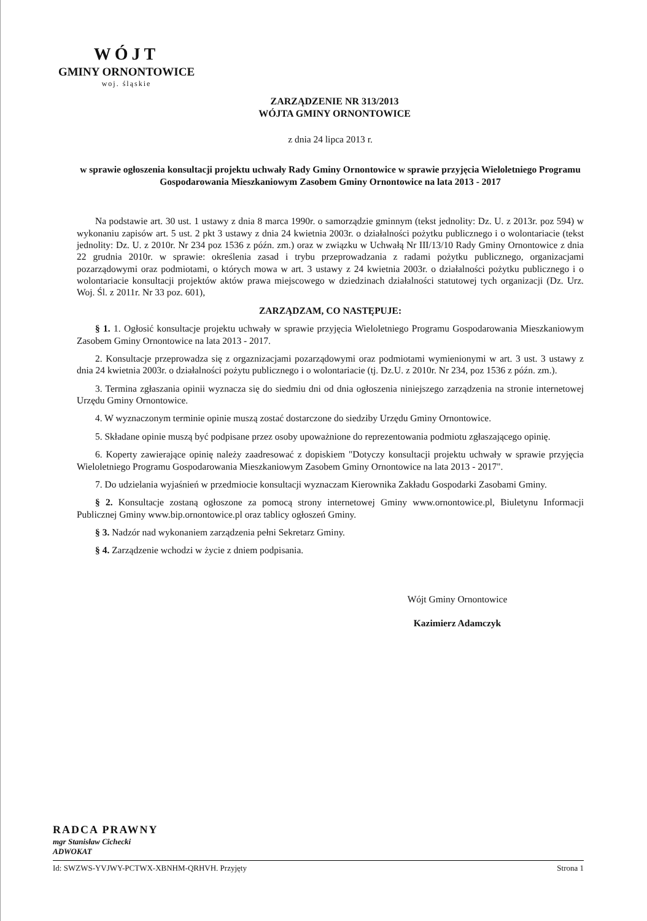WÓJT
GMINY ORNONTOWICE
woj. śląskie
ZARZĄDZENIE NR 313/2013
WÓJTA GMINY ORNONTOWICE
z dnia 24 lipca 2013 r.
w sprawie ogłoszenia konsultacji projektu uchwały Rady Gminy Ornontowice w sprawie przyjęcia Wieloletniego Programu Gospodarowania Mieszkaniowym Zasobem Gminy Ornontowice na lata 2013 - 2017
Na podstawie art. 30 ust. 1 ustawy z dnia 8 marca 1990r. o samorządzie gminnym (tekst jednolity: Dz. U. z 2013r. poz 594) w wykonaniu zapisów art. 5 ust. 2 pkt 3 ustawy z dnia 24 kwietnia 2003r. o działalności pożytku publicznego i o wolontariacie (tekst jednolity: Dz. U. z 2010r. Nr 234 poz 1536 z późn. zm.) oraz w związku w Uchwałą Nr III/13/10 Rady Gminy Ornontowice z dnia 22 grudnia 2010r. w sprawie: określenia zasad i trybu przeprowadzania z radami pożytku publicznego, organizacjami pozarządowymi oraz podmiotami, o których mowa w art. 3 ustawy z 24 kwietnia 2003r. o działalności pożytku publicznego i o wolontariacie konsultacji projektów aktów prawa miejscowego w dziedzinach działalności statutowej tych organizacji (Dz. Urz. Woj. Śl. z 2011r. Nr 33 poz. 601),
ZARZĄDZAM, CO NASTĘPUJE:
§ 1. 1. Ogłosić konsultacje projektu uchwały w sprawie przyjęcia Wieloletniego Programu Gospodarowania Mieszkaniowym Zasobem Gminy Ornontowice na lata 2013 - 2017.
2. Konsultacje przeprowadza się z orgaznizacjami pozarządowymi oraz podmiotami wymienionymi w art. 3 ust. 3 ustawy z dnia 24 kwietnia 2003r. o działalności pożytu publicznego i o wolontariacie (tj. Dz.U. z 2010r. Nr 234, poz 1536 z późn. zm.).
3. Termina zgłaszania opinii wyznacza się do siedmiu dni od dnia ogłoszenia niniejszego zarządzenia na stronie internetowej Urzędu Gminy Ornontowice.
4. W wyznaczonym terminie opinie muszą zostać dostarczone do siedziby Urzędu Gminy Ornontowice.
5. Składane opinie muszą być podpisane przez osoby upoważnione do reprezentowania podmiotu zgłaszającego opinię.
6. Koperty zawierające opinię należy zaadresować z dopiskiem "Dotyczy konsultacji projektu uchwały w sprawie przyjęcia Wieloletniego Programu Gospodarowania Mieszkaniowym Zasobem Gminy Ornontowice na lata 2013 - 2017".
7. Do udzielania wyjaśnień w przedmiocie konsultacji wyznaczam Kierownika Zakładu Gospodarki Zasobami Gminy.
§ 2. Konsultacje zostaną ogłoszone za pomocą strony internetowej Gminy www.ornontowice.pl, Biuletynu Informacji Publicznej Gminy www.bip.ornontowice.pl oraz tablicy ogłoszeń Gminy.
§ 3. Nadzór nad wykonaniem zarządzenia pełni Sekretarz Gminy.
§ 4. Zarządzenie wchodzi w życie z dniem podpisania.
Wójt Gminy Ornontowice
Kazimierz Adamczyk
RADCA PRAWNY
mgr Stanisław Cichecki
ADWOKAT
Id: SWZWS-YVJWY-PCTWX-XBNHM-QRHVH. Przyjęty Strona 1